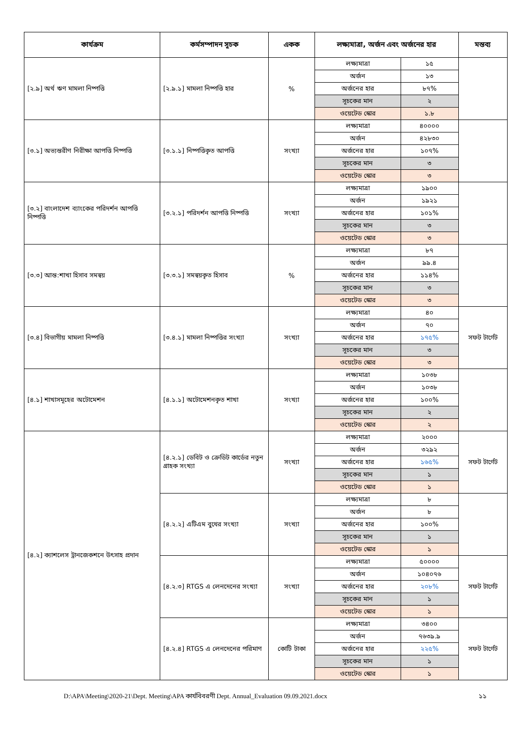| কার্যক্রম | কর্মসম্পাদন সূচক | একক | লক্ষ্যমাত্রা, অর্জন এবং অর্জনের হার | | মন্তব্য |
| --- | --- | --- | --- | --- | --- |
| [২.৯] অর্থ ঋণ মামলা নিষ্পত্তি | [২.৯.১] মামলা নিষ্পত্তি হার | % | লক্ষ্যমাত্রা | ১৫ | |
| | | | অর্জন | ১৩ | |
| | | | অর্জনের হার | ৮৭% | |
| | | | সূচকের মান | ২ | |
| | | | ওয়েটেড স্কোর | ১.৮ | |
| [৩.১] অভ্যন্তরীণ নিরীক্ষা আপত্তি নিষ্পত্তি | [৩.১.১] নিষ্পত্তিকৃত আপত্তি | সংখ্যা | লক্ষ্যমাত্রা | ৪০০০০ | |
| | | | অর্জন | ৪২৮৩০ | |
| | | | অর্জনের হার | ১০৭% | |
| | | | সূচকের মান | ৩ | |
| | | | ওয়েটেড স্কোর | ৩ | |
| [৩.২] বাংলাদেশ ব্যাংকের পরিদর্শন আপত্তি নিষ্পত্তি | [৩.২.১] পরিদর্শন আপত্তি নিষ্পত্তি | সংখ্যা | লক্ষ্যমাত্রা | ১৯০০ | |
| | | | অর্জন | ১৯২১ | |
| | | | অর্জনের হার | ১০১% | |
| | | | সূচকের মান | ৩ | |
| | | | ওয়েটেড স্কোর | ৩ | |
| [৩.৩] আন্ত:শাখা হিসাব সমন্বয় | [৩.৩.১] সমন্বয়কৃত হিসাব | % | লক্ষ্যমাত্রা | ৮৭ | |
| | | | অর্জন | ৯৯.৪ | |
| | | | অর্জনের হার | ১১৪% | |
| | | | সূচকের মান | ৩ | |
| | | | ওয়েটেড স্কোর | ৩ | |
| [৩.৪] বিভাগীয় মামলা নিষ্পত্তি | [৩.৪.১] মামলা নিষ্পত্তির সংখ্যা | সংখ্যা | লক্ষ্যমাত্রা | ৪০ | সফট টার্গেট |
| | | | অর্জন | ৭০ | |
| | | | অর্জনের হার | ১৭৫% | |
| | | | সূচকের মান | ৩ | |
| | | | ওয়েটেড স্কোর | ৩ | |
| [৪.১] শাখাসমূহের অটোমেশন | [৪.১.১] অটোমেশনকৃত শাখা | সংখ্যা | লক্ষ্যমাত্রা | ১০৩৮ | |
| | | | অর্জন | ১০৩৮ | |
| | | | অর্জনের হার | ১০০% | |
| | | | সূচকের মান | ২ | |
| | | | ওয়েটেড স্কোর | ২ | |
| [৪.২] ক্যাশলেস ট্রানজেকশনে উৎসাহ প্রদান | [৪.২.১] ডেবিট ও ক্রেডিট কার্ডের নতুন গ্রাহক সংখ্যা | সংখ্যা | লক্ষ্যমাত্রা | ২০০০ | সফট টার্গেট |
| | | | অর্জন | ৩২৯২ | |
| | | | অর্জনের হার | ১৬৫% | |
| | | | সূচকের মান | ১ | |
| | | | ওয়েটেড স্কোর | ১ | |
| | [৪.২.২] এটিএম বুথের সংখ্যা | সংখ্যা | লক্ষ্যমাত্রা | ৮ | |
| | | | অর্জন | ৮ | |
| | | | অর্জনের হার | ১০০% | |
| | | | সূচকের মান | ১ | |
| | | | ওয়েটেড স্কোর | ১ | |
| | [৪.২.৩] RTGS এ লেনদেনের সংখ্যা | সংখ্যা | লক্ষ্যমাত্রা | ৫০০০০ | সফট টার্গেট |
| | | | অর্জন | ১০৪০৭৬ | |
| | | | অর্জনের হার | ২০৮% | |
| | | | সূচকের মান | ১ | |
| | | | ওয়েটেড স্কোর | ১ | |
| | [৪.২.৪] RTGS এ লেনদেনের পরিমাণ | কোটি টাকা | লক্ষ্যমাত্রা | ৩৪০০ | সফট টার্গেট |
| | | | অর্জন | ৭৬৩৯.৯ | |
| | | | অর্জনের হার | ২২৫% | |
| | | | সূচকের মান | ১ | |
| | | | ওয়েটেড স্কোর | ১ | |
D:\APA\Meeting\2020-21\Dept. Meeting\APA কার্যবিবরণী Dept. Annual_Evaluation 09.09.2021.docx ১১